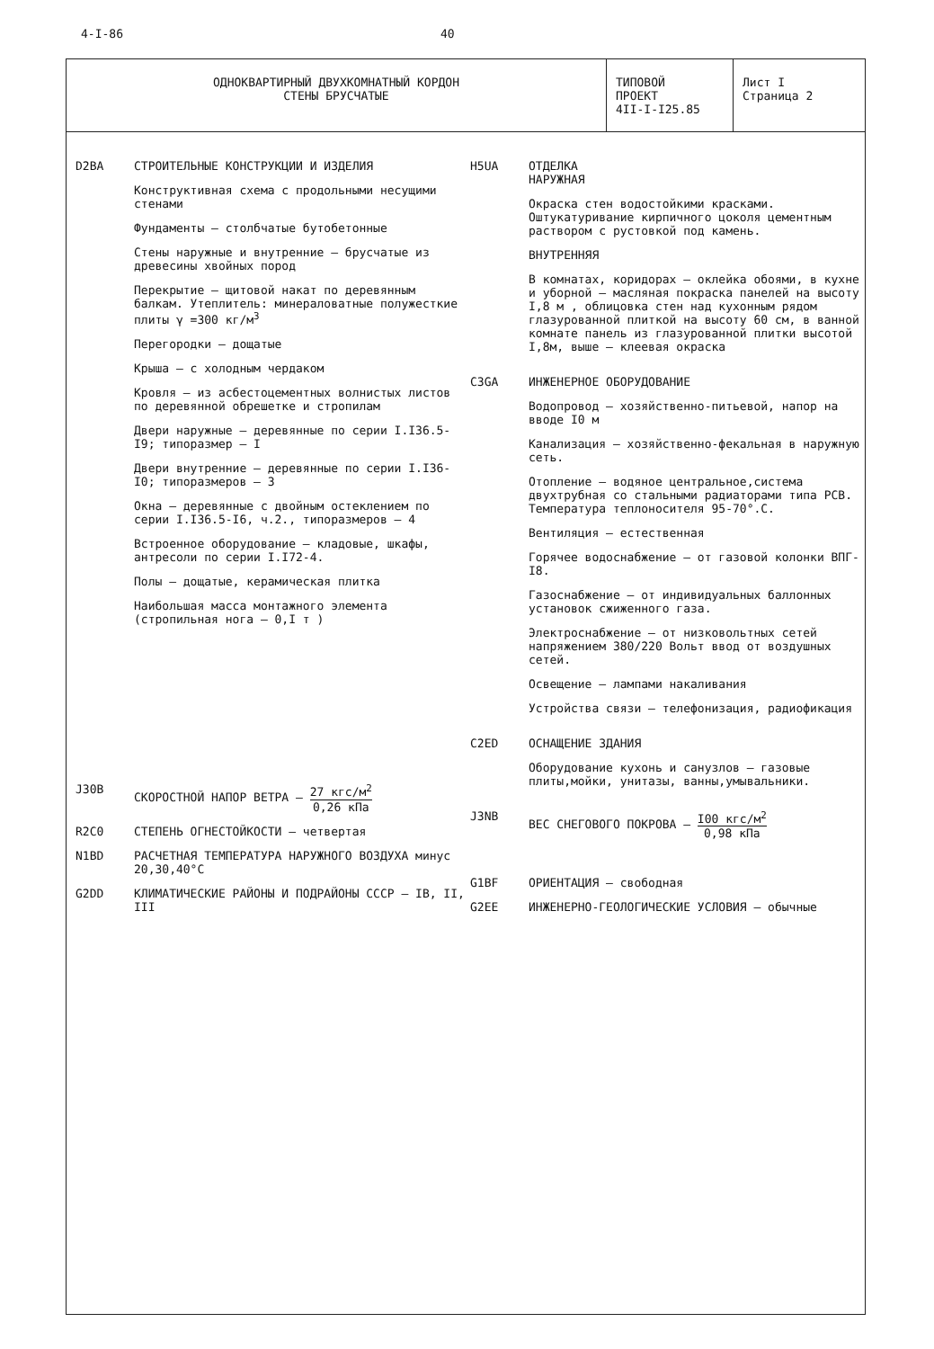4-I-86 40
ОДНОКВАРТИРНЫЙ ДВУХКОМНАТНЫЙ КОРДОН
СТЕНЫ БРУСЧАТЫЕ
ТИПОВОЙ
ПРОЕКТ
4II-I-I25.85
Лист I
Страница 2
D2BA СТРОИТЕЛЬНЫЕ КОНСТРУКЦИИ И ИЗДЕЛИЯ
Конструктивная схема с продольными несущими стенами
Фундаменты – столбчатые бутобетонные
Стены наружные и внутренние – брусчатые из древесины хвойных пород
Перекрытие – щитовой накат по деревянным балкам. Утеплитель: минераловатные полужесткие плиты γ =300 кг/м<sup>3</sup>
Перегородки – дощатые
Крыша – с холодным чердаком
Кровля – из асбестоцементных волнистых листов по деревянной обрешетке и стропилам
Двери наружные – деревянные по серии I.I36.5-I9; типоразмер – I
Двери внутренние – деревянные по серии I.I36-I0; типоразмеров – 3
Окна – деревянные с двойным остеклением по серии I.I36.5-I6, ч.2., типоразмеров – 4
Встроенное оборудование – кладовые, шкафы, антресоли по серии I.I72-4.
Полы – дощатые, керамическая плитка
Наибольшая масса монтажного элемента (стропильная нога – 0,I т )
J30B СКОРОСТНОЙ НАПОР ВЕТРА – 27 кгс/м<sup>2</sup> 0,26 кПа
R2C0 СТЕПЕНЬ ОГНЕСТОЙКОСТИ – четвертая
N1BD РАСЧЕТНАЯ ТЕМПЕРАТУРА НАРУЖНОГО ВОЗДУХА минус 20,30,40°С
G2DD КЛИМАТИЧЕСКИЕ РАЙОНЫ И ПОДРАЙОНЫ СССР – IВ, II, III
H5UA ОТДЕЛКА
НАРУЖНАЯ
Окраска стен водостойкими красками. Оштукатуривание кирпичного цоколя цементным раствором с рустовкой под камень.
ВНУТРЕННЯЯ
В комнатах, коридорах – оклейка обоями, в кухне и уборной – масляная покраска панелей на высоту I,8 м , облицовка стен над кухонным рядом глазурованной плиткой на высоту 60 см, в ванной комнате панель из глазурованной плитки высотой I,8м, выше – клеевая окраска
C3GA ИНЖЕНЕРНОЕ ОБОРУДОВАНИЕ
Водопровод – хозяйственно-питьевой, напор на вводе I0 м
Канализация – хозяйственно-фекальная в наружную сеть.
Отопление – водяное центральное,система двухтрубная со стальными радиаторами типа РСВ. Температура теплоносителя 95-70°.С.
Вентиляция – естественная
Горячее водоснабжение – от газовой колонки ВПГ-I8.
Газоснабжение – от индивидуальных баллонных установок сжиженного газа.
Электроснабжение – от низковольтных сетей напряжением 380/220 Вольт ввод от воздушных сетей.
Освещение – лампами накаливания
Устройства связи – телефонизация, радиофикация
C2ED ОСНАЩЕНИЕ ЗДАНИЯ
Оборудование кухонь и санузлов – газовые плиты,мойки, унитазы, ванны,умывальники.
J3NB ВЕС СНЕГОВОГО ПОКРОВА – I00 кгс/м<sup>2</sup> 0,98 кПа
G1BF ОРИЕНТАЦИЯ – свободная
G2EE ИНЖЕНЕРНО-ГЕОЛОГИЧЕСКИЕ УСЛОВИЯ – обычные